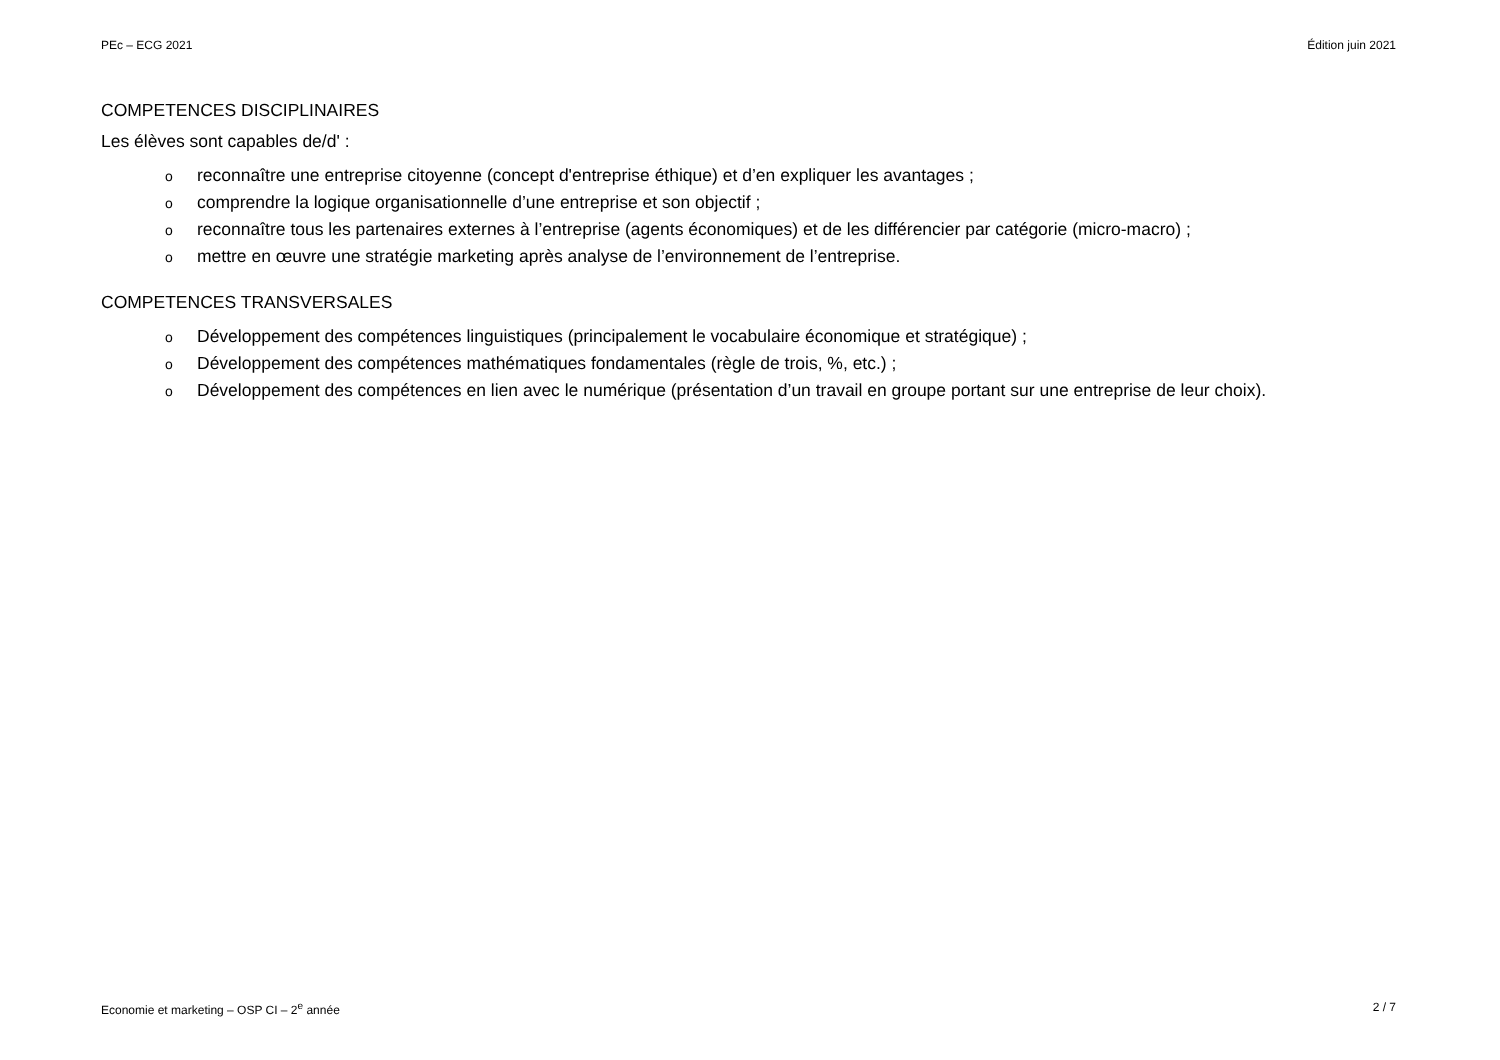PEc – ECG 2021 Édition juin 2021
COMPETENCES DISCIPLINAIRES
Les élèves sont capables de/d' :
oreconnaître une entreprise citoyenne (concept d'entreprise éthique) et d’en expliquer les avantages ;
ocomprendre la logique organisationnelle d’une entreprise et son objectif ;
oreconnaître tous les partenaires externes à l’entreprise (agents économiques) et de les différencier par catégorie (micro-macro) ;
omettre en œuvre une stratégie marketing après analyse de l’environnement de l’entreprise.
COMPETENCES TRANSVERSALES
o Développement des compétences linguistiques (principalement le vocabulaire économique et stratégique) ;
o Développement des compétences mathématiques fondamentales (règle de trois, %, etc.) ;
o Développement des compétences en lien avec le numérique (présentation d’un travail en groupe portant sur une entreprise de leur choix).
Economie et marketing – OSP CI – 2<sup>e</sup> année 2 / 7